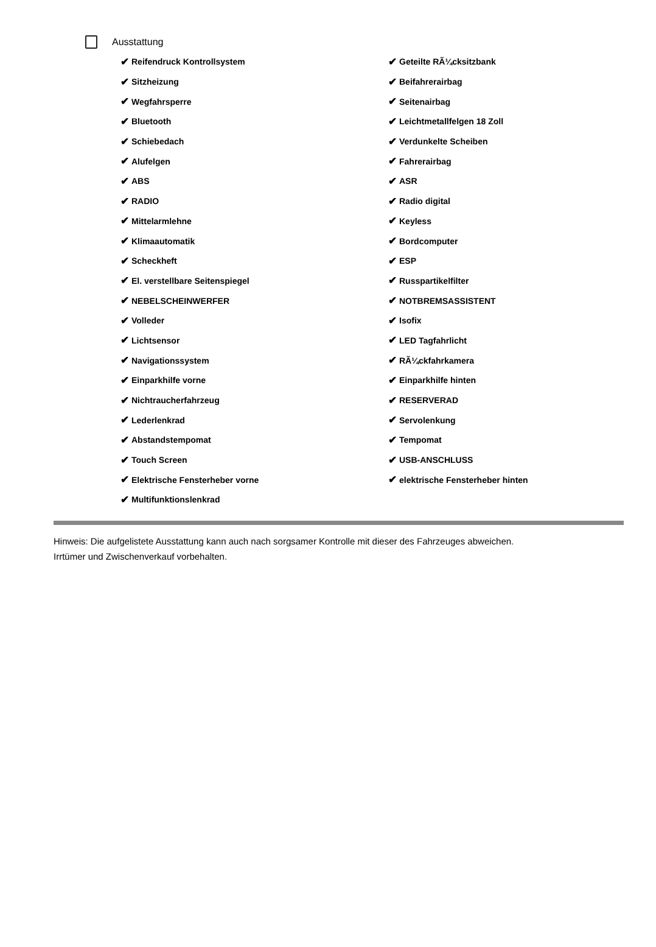Ausstattung
✔ Reifendruck Kontrollsystem
✔ Geteilte RÃ¼cksitzbank
✔ Sitzheizung
✔ Beifahrerairbag
✔ Wegfahrsperre
✔ Seitenairbag
✔ Bluetooth
✔ Leichtmetallfelgen 18 Zoll
✔ Schiebedach
✔ Verdunkelte Scheiben
✔ Alufelgen
✔ Fahrerairbag
✔ ABS
✔ ASR
✔ RADIO
✔ Radio digital
✔ Mittelarmlehne
✔ Keyless
✔ Klimaautomatik
✔ Bordcomputer
✔ Scheckheft
✔ ESP
✔ El. verstellbare Seitenspiegel
✔ Russpartikelfilter
✔ NEBELSCHEINWERFER
✔ NOTBREMSASSISTENT
✔ Volleder
✔ Isofix
✔ Lichtsensor
✔ LED Tagfahrlicht
✔ Navigationssystem
✔ RÃ¼ckfahrkamera
✔ Einparkhilfe vorne
✔ Einparkhilfe hinten
✔ Nichtraucherfahrzeug
✔ RESERVERAD
✔ Lederlenkrad
✔ Servolenkung
✔ Abstandstempomat
✔ Tempomat
✔ Touch Screen
✔ USB-ANSCHLUSS
✔ Elektrische Fensterheber vorne
✔ elektrische Fensterheber hinten
✔ Multifunktionslenkrad
Hinweis: Die aufgelistete Ausstattung kann auch nach sorgsamer Kontrolle mit dieser des Fahrzeuges abweichen. Irrtümer und Zwischenverkauf vorbehalten.